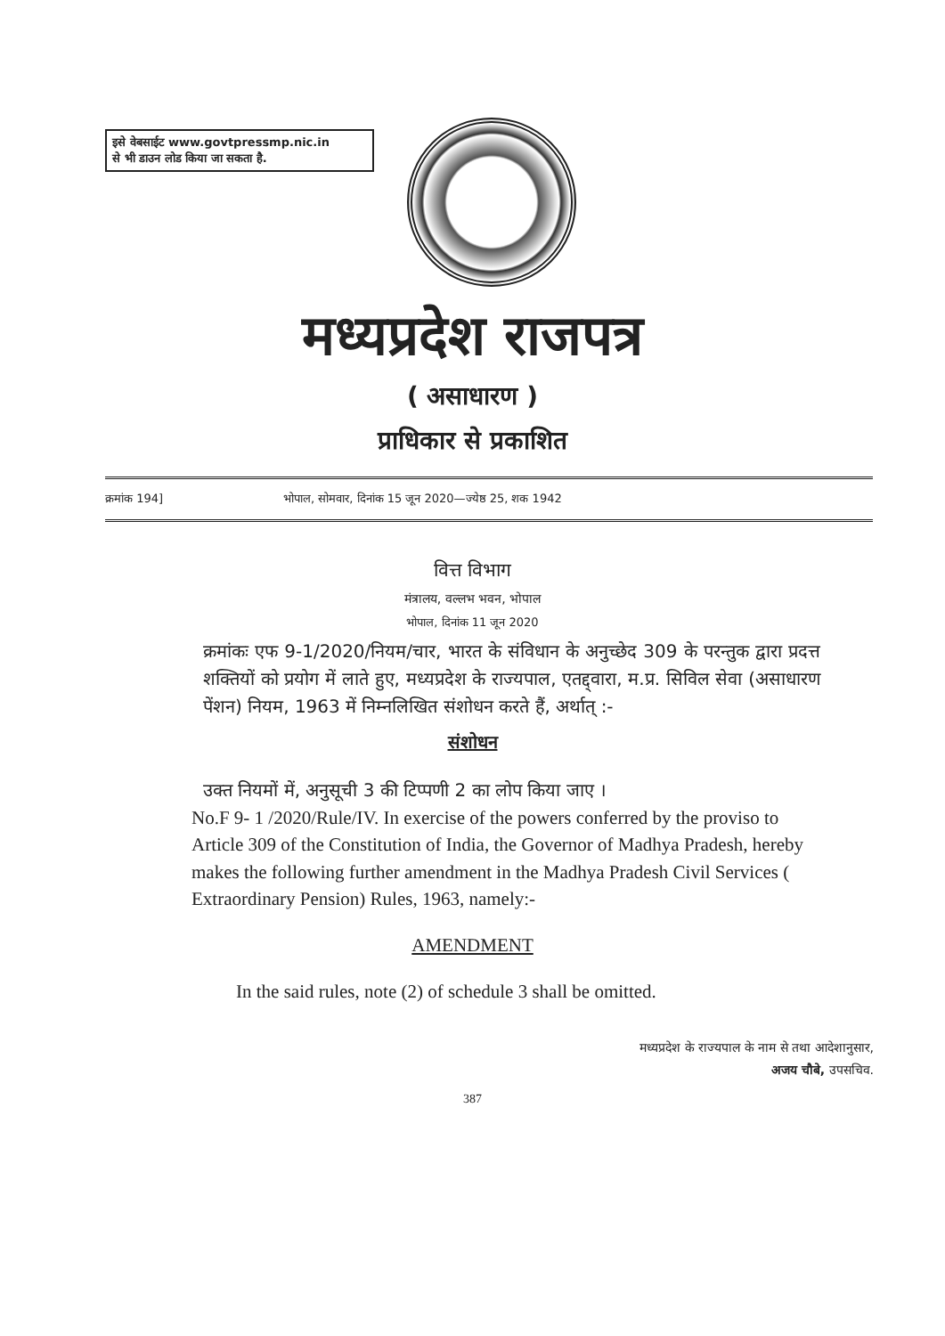इसे वेबसाईट www.govtpressmp.nic.in
से भी डाउन लोड किया जा सकता है.
मध्यप्रदेश राजपत्र
( असाधारण )
प्राधिकार से प्रकाशित
क्रमांक 194] भोपाल, सोमवार, दिनांक 15 जून 2020—ज्येष्ठ 25, शक 1942
वित्त विभाग
मंत्रालय, वल्लभ भवन, भोपाल
भोपाल, दिनांक 11 जून 2020
क्रमांकः एफ 9-1/2020/नियम/चार, भारत के संविधान के अनुच्छेद 309 के परन्तुक द्वारा प्रदत्त शक्तियों को प्रयोग में लाते हुए, मध्यप्रदेश के राज्यपाल, एतद्द्वारा, म.प्र. सिविल सेवा (असाधारण पेंशन) नियम, 1963 में निम्नलिखित संशोधन करते हैं, अर्थात् :-
संशोधन
उक्त नियमों में, अनुसूची 3 की टिप्पणी 2 का लोप किया जाए ।
No.F 9- 1 /2020/Rule/IV. In exercise of the powers conferred by the proviso to Article 309 of the Constitution of India, the Governor of Madhya Pradesh, hereby makes the following further amendment in the Madhya Pradesh Civil Services ( Extraordinary Pension) Rules, 1963, namely:-
AMENDMENT
In the said rules, note (2) of schedule 3 shall be omitted.
मध्यप्रदेश के राज्यपाल के नाम से तथा आदेशानुसार,
अजय चौबे, उपसचिव.
387